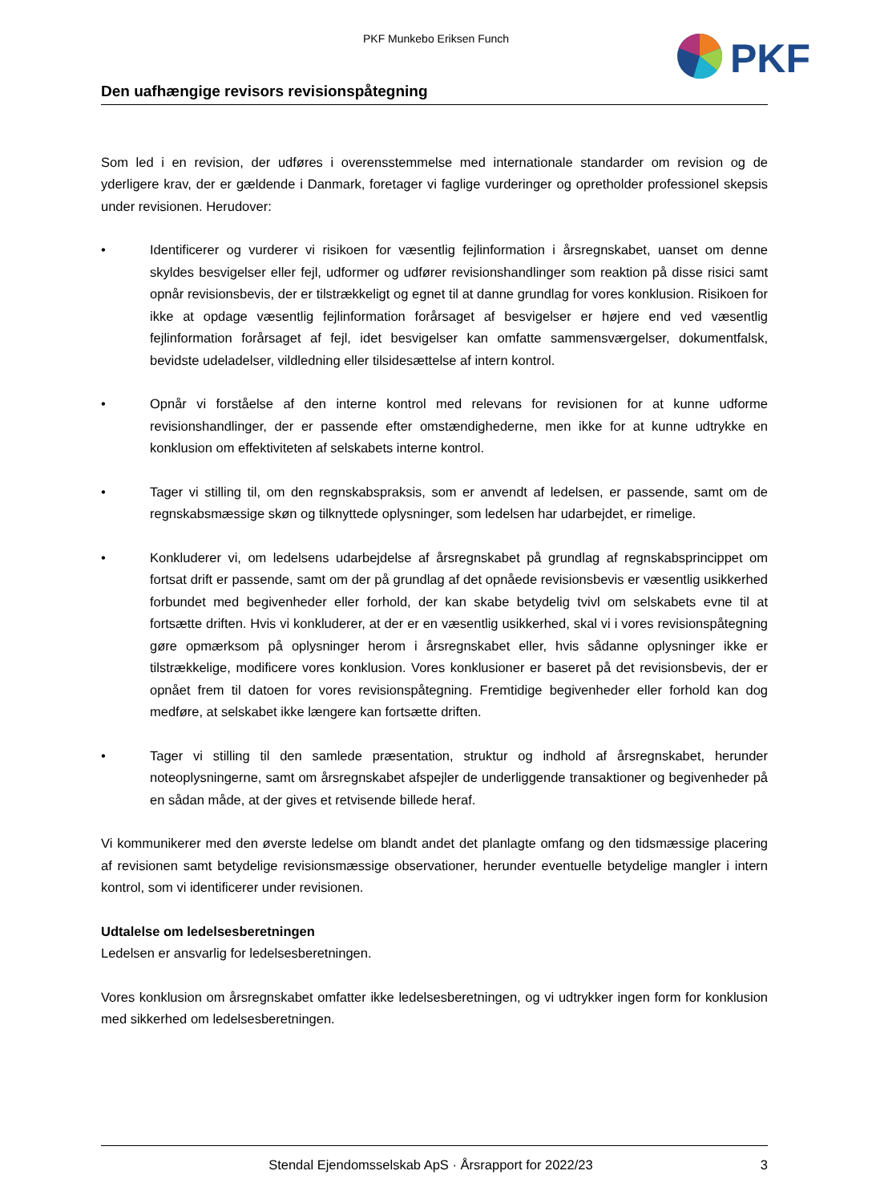PKF Munkebo Eriksen Funch
PKF
Den uafhængige revisors revisionspåtegning
Som led i en revision, der udføres i overensstemmelse med internationale standarder om revision og de yderligere krav, der er gældende i Danmark, foretager vi faglige vurderinger og opretholder professionel skepsis under revisionen. Herudover:
• Identificerer og vurderer vi risikoen for væsentlig fejlinformation i årsregnskabet, uanset om denne skyldes besvigelser eller fejl, udformer og udfører revisionshandlinger som reaktion på disse risici samt opnår revisionsbevis, der er tilstrækkeligt og egnet til at danne grundlag for vores konklusion. Risikoen for ikke at opdage væsentlig fejlinformation forårsaget af besvigelser er højere end ved væsentlig fejlinformation forårsaget af fejl, idet besvigelser kan omfatte sammensværgelser, dokumentfalsk, bevidste udeladelser, vildledning eller tilsidesættelse af intern kontrol.
• Opnår vi forståelse af den interne kontrol med relevans for revisionen for at kunne udforme revisionshandlinger, der er passende efter omstændighederne, men ikke for at kunne udtrykke en konklusion om effektiviteten af selskabets interne kontrol.
• Tager vi stilling til, om den regnskabspraksis, som er anvendt af ledelsen, er passende, samt om de regnskabsmæssige skøn og tilknyttede oplysninger, som ledelsen har udarbejdet, er rimelige.
• Konkluderer vi, om ledelsens udarbejdelse af årsregnskabet på grundlag af regnskabsprincippet om fortsat drift er passende, samt om der på grundlag af det opnåede revisionsbevis er væsentlig usikkerhed forbundet med begivenheder eller forhold, der kan skabe betydelig tvivl om selskabets evne til at fortsætte driften. Hvis vi konkluderer, at der er en væsentlig usikkerhed, skal vi i vores revisionspåtegning gøre opmærksom på oplysninger herom i årsregnskabet eller, hvis sådanne oplysninger ikke er tilstrækkelige, modificere vores konklusion. Vores konklusioner er baseret på det revisionsbevis, der er opnået frem til datoen for vores revisionspåtegning. Fremtidige begivenheder eller forhold kan dog medføre, at selskabet ikke længere kan fortsætte driften.
• Tager vi stilling til den samlede præsentation, struktur og indhold af årsregnskabet, herunder noteoplysningerne, samt om årsregnskabet afspejler de underliggende transaktioner og begivenheder på en sådan måde, at der gives et retvisende billede heraf.
Vi kommunikerer med den øverste ledelse om blandt andet det planlagte omfang og den tidsmæssige placering af revisionen samt betydelige revisionsmæssige observationer, herunder eventuelle betydelige mangler i intern kontrol, som vi identificerer under revisionen.
Udtalelse om ledelsesberetningen
Ledelsen er ansvarlig for ledelsesberetningen.
Vores konklusion om årsregnskabet omfatter ikke ledelsesberetningen, og vi udtrykker ingen form for konklusion med sikkerhed om ledelsesberetningen.
Stendal Ejendomsselskab ApS · Årsrapport for 2022/23 3